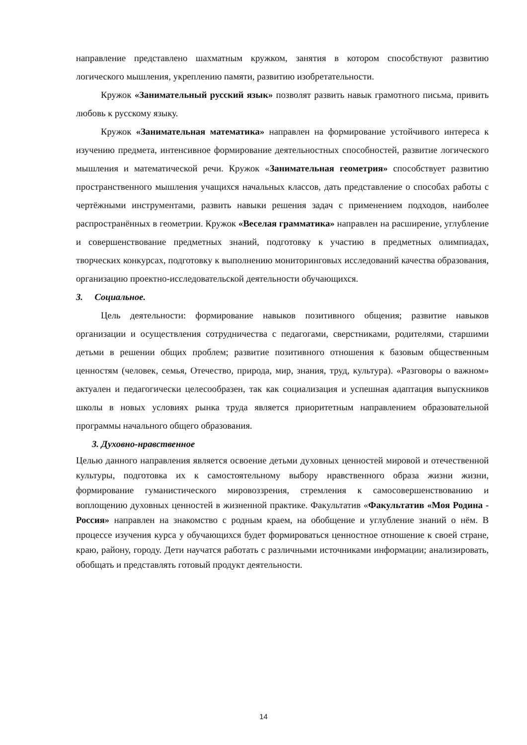направление представлено шахматным кружком, занятия в котором способствуют развитию логического мышления, укреплению памяти, развитию изобретательности.
Кружок «Занимательный русский язык» позволят развить навык грамотного письма, привить любовь к русскому языку.
Кружок «Занимательная математика» направлен на формирование устойчивого интереса к изучению предмета, интенсивное формирование деятельностных способностей, развитие логического мышления и математической речи. Кружок «Занимательная геометрия» способствует развитию пространственного мышления учащихся начальных классов, дать представление о способах работы с чертёжными инструментами, развить навыки решения задач с применением подходов, наиболее распространённых в геометрии. Кружок «Веселая грамматика» направлен на расширение, углубление и совершенствование предметных знаний, подготовку к участию в предметных олимпиадах, творческих конкурсах, подготовку к выполнению мониторинговых исследований качества образования, организацию проектно-исследовательской деятельности обучающихся.
3. Социальное.
Цель деятельности: формирование навыков позитивного общения; развитие навыков организации и осуществления сотрудничества с педагогами, сверстниками, родителями, старшими детьми в решении общих проблем; развитие позитивного отношения к базовым общественным ценностям (человек, семья, Отечество, природа, мир, знания, труд, культура). «Разговоры о важном» актуален и педагогически целесообразен, так как социализация и успешная адаптация выпускников школы в новых условиях рынка труда является приоритетным направлением образовательной программы начального общего образования.
3. Духовно-нравственное
Целью данного направления является освоение детьми духовных ценностей мировой и отечественной культуры, подготовка их к самостоятельному выбору нравственного образа жизни жизни, формирование гуманистического мировоззрения, стремления к самосовершенствованию и воплощению духовных ценностей в жизненной практике. Факультатив «Факультатив «Моя Родина - Россия» направлен на знакомство с родным краем, на обобщение и углубление знаний о нём. В процессе изучения курса у обучающихся будет формироваться ценностное отношение к своей стране, краю, району, городу. Дети научатся работать с различными источниками информации; анализировать, обобщать и представлять готовый продукт деятельности.
14